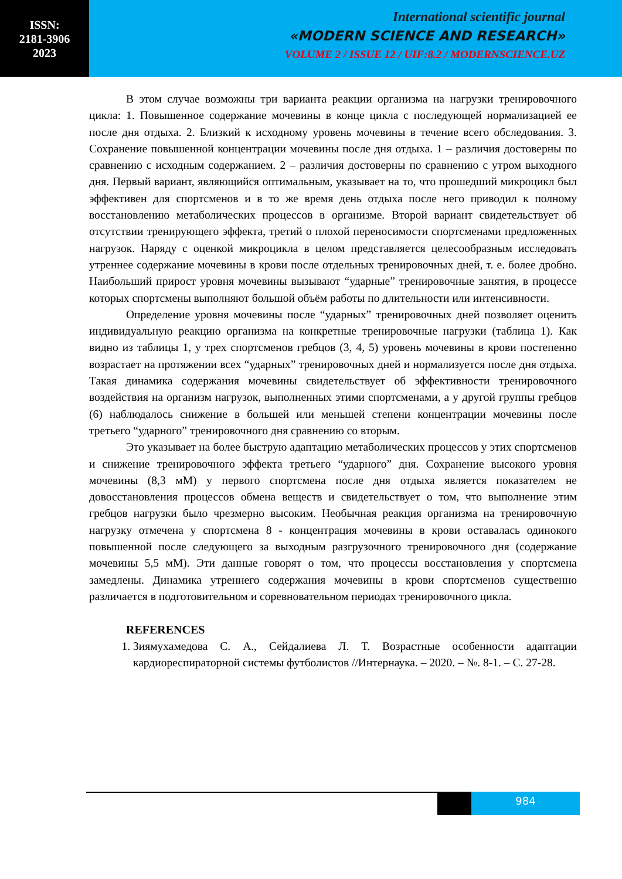ISSN:
2181-3906
2023
International scientific journal
«MODERN SCIENCE AND RESEARCH»
VOLUME 2 / ISSUE 12 / UIF:8.2 / MODERNSCIENCE.UZ
В этом случае возможны три варианта реакции организма на нагрузки тренировочного цикла: 1. Повышенное содержание мочевины в конце цикла с последующей нормализацией ее после дня отдыха. 2. Близкий к исходному уровень мочевины в течение всего обследования. 3. Сохранение повышенной концентрации мочевины после дня отдыха. 1 – различия достоверны по сравнению с исходным содержанием. 2 – различия достоверны по сравнению с утром выходного дня. Первый вариант, являющийся оптимальным, указывает на то, что прошедший микроцикл был эффективен для спортсменов и в то же время день отдыха после него приводил к полному восстановлению метаболических процессов в организме. Второй вариант свидетельствует об отсутствии тренирующего эффекта, третий о плохой переносимости спортсменами предложенных нагрузок. Наряду с оценкой микроцикла в целом представляется целесообразным исследовать утреннее содержание мочевины в крови после отдельных тренировочных дней, т. е. более дробно. Наибольший прирост уровня мочевины вызывают “ударные” тренировочные занятия, в процессе которых спортсмены выполняют большой объём работы по длительности или интенсивности.
Определение уровня мочевины после “ударных” тренировочных дней позволяет оценить индивидуальную реакцию организма на конкретные тренировочные нагрузки (таблица 1). Как видно из таблицы 1, у трех спортсменов гребцов (3, 4, 5) уровень мочевины в крови постепенно возрастает на протяжении всех “ударных” тренировочных дней и нормализуется после дня отдыха. Такая динамика содержания мочевины свидетельствует об эффективности тренировочного воздействия на организм нагрузок, выполненных этими спортсменами, а у другой группы гребцов (6) наблюдалось снижение в большей или меньшей степени концентрации мочевины после третьего “ударного” тренировочного дня сравнению со вторым.
Это указывает на более быструю адаптацию метаболических процессов у этих спортсменов и снижение тренировочного эффекта третьего “ударного” дня. Сохранение высокого уровня мочевины (8,3 мМ) у первого спортсмена после дня отдыха является показателем не довосстановления процессов обмена веществ и свидетельствует о том, что выполнение этим гребцов нагрузки было чрезмерно высоким. Необычная реакция организма на тренировочную нагрузку отмечена у спортсмена 8 - концентрация мочевины в крови оставалась одинокого повышенной после следующего за выходным разгрузочного тренировочного дня (содержание мочевины 5,5 мМ). Эти данные говорят о том, что процессы восстановления у спортсмена замедлены. Динамика утреннего содержания мочевины в крови спортсменов существенно различается в подготовительном и соревновательном периодах тренировочного цикла.
REFERENCES
1. Зиямухамедова С. А., Сейдалиева Л. Т. Возрастные особенности адаптации кардиореспираторной системы футболистов //Интернаука. – 2020. – №. 8-1. – С. 27-28.
984